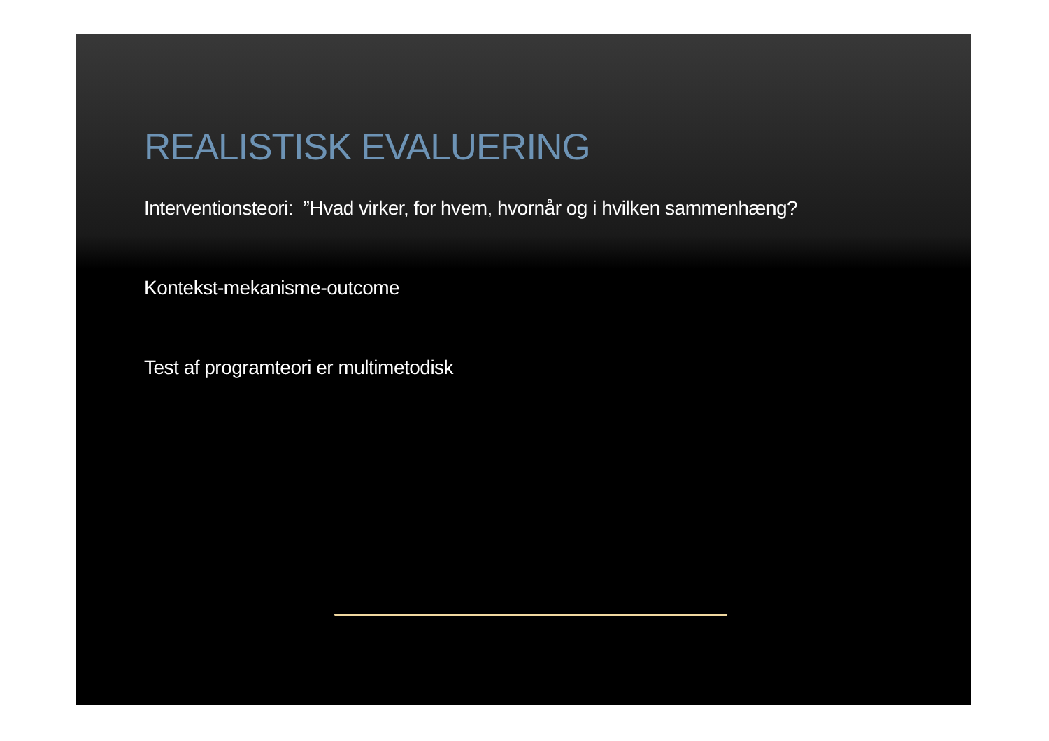REALISTISK EVALUERING
Interventionsteori: ”Hvad virker, for hvem, hvornår og i hvilken sammenhæng?
Kontekst-mekanisme-outcome
Test af programteori er multimetodisk